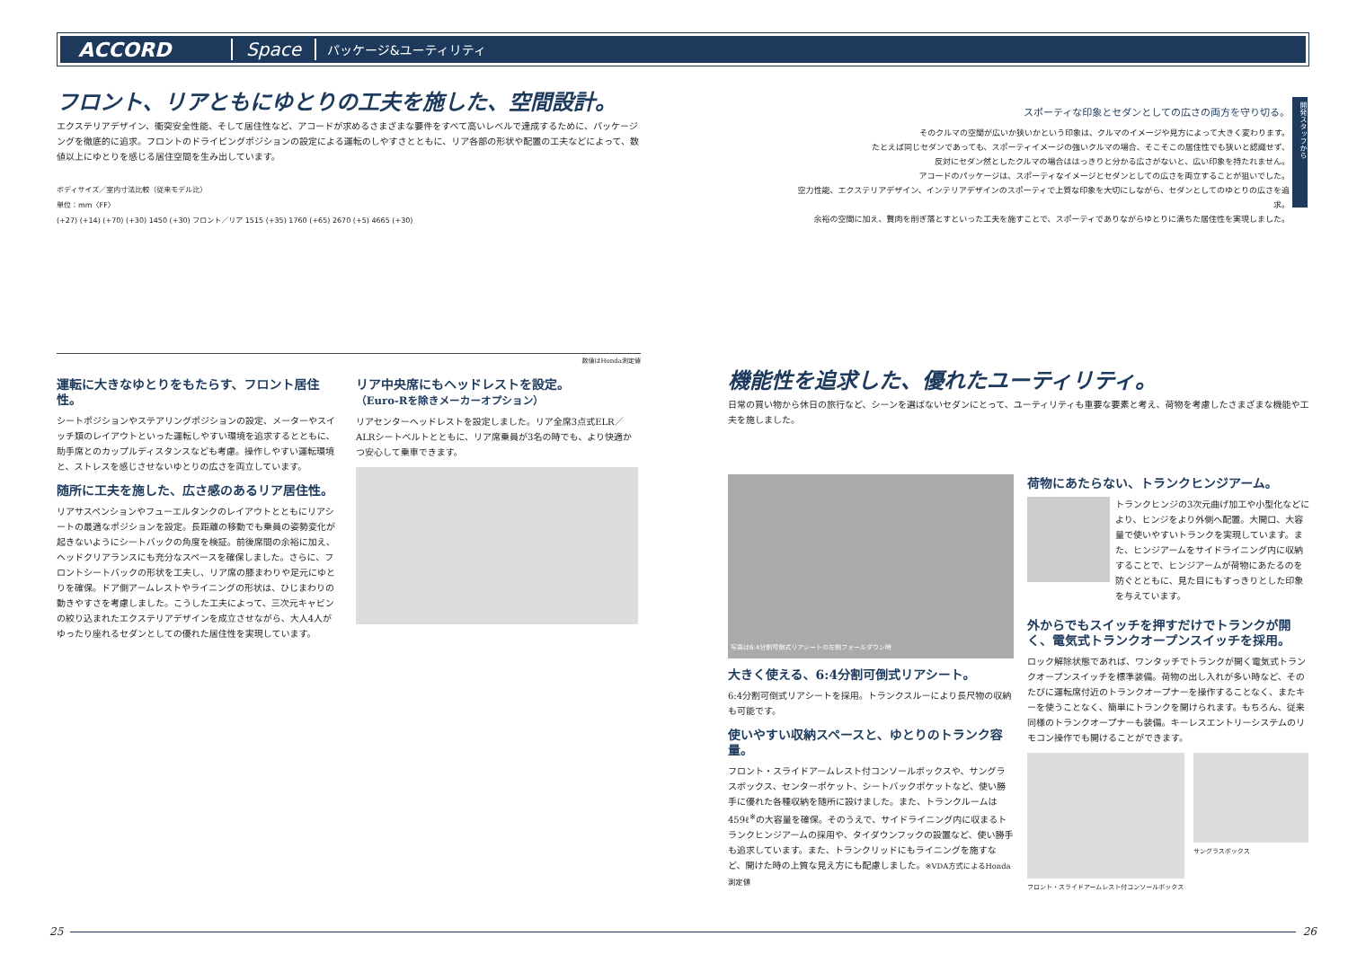ACCORD Space パッケージ&ユーティリティ
フロント、リアともにゆとりの工夫を施した、空間設計。
エクステリアデザイン、衝突安全性能、そして居住性など、アコードが求めるさまざまな要件をすべて高いレベルで達成するために、パッケージングを徹底的に追求。フロントのドライビングポジションの設定による運転のしやすさとともに、リア各部の形状や配置の工夫などによって、数値以上にゆとりを感じる居住空間を生み出しています。
ボディサイズ／室内寸法比較（従来モデル比）
単位：mm〈FF〉
(+27) (+14) (+70) (+30) 1450 (+30) フロント／リア 1515 (+35) 1760 (+65) 2670 (+5) 4665 (+30)
数値はHonda測定値
運転に大きなゆとりをもたらす、フロント居住性。
シートポジションやステアリングポジションの設定、メーターやスイッチ類のレイアウトといった運転しやすい環境を追求するとともに、助手席とのカップルディスタンスなども考慮。操作しやすい運転環境と、ストレスを感じさせないゆとりの広さを両立しています。
随所に工夫を施した、広さ感のあるリア居住性。
リアサスペンションやフューエルタンクのレイアウトとともにリアシートの最適なポジションを設定。長距離の移動でも乗員の姿勢変化が起きないようにシートバックの角度を検証。前後席間の余裕に加え、ヘッドクリアランスにも充分なスペースを確保しました。さらに、フロントシートバックの形状を工夫し、リア席の膝まわりや足元にゆとりを確保。ドア側アームレストやライニングの形状は、ひじまわりの動きやすさを考慮しました。こうした工夫によって、三次元キャビンの絞り込まれたエクステリアデザインを成立させながら、大人4人がゆったり座れるセダンとしての優れた居住性を実現しています。
リア中央席にもヘッドレストを設定。
（Euro-Rを除きメーカーオプション）
リアセンターヘッドレストを設定しました。リア全席3点式ELR／ALRシートベルトとともに、リア席乗員が3名の時でも、より快適かつ安心して乗車できます。
スポーティな印象とセダンとしての広さの両方を守り切る。
そのクルマの空間が広いか狭いかという印象は、クルマのイメージや見方によって大きく変わります。
たとえば同じセダンであっても、スポーティイメージの強いクルマの場合、そこそこの居住性でも狭いと認識せず、
反対にセダン然としたクルマの場合ははっきりと分かる広さがないと、広い印象を持たれません。
アコードのパッケージは、スポーティなイメージとセダンとしての広さを両立することが狙いでした。
空力性能、エクステリアデザイン、インテリアデザインのスポーティで上質な印象を大切にしながら、セダンとしてのゆとりの広さを追求。
余裕の空間に加え、贅肉を削ぎ落とすといった工夫を施すことで、スポーティでありながらゆとりに満ちた居住性を実現しました。
開発スタッフから
機能性を追求した、優れたユーティリティ。
日常の買い物から休日の旅行など、シーンを選ばないセダンにとって、ユーティリティも重要な要素と考え、荷物を考慮したさまざまな機能や工夫を施しました。
写真は6:4分割可倒式リアシートの左側フォールダウン時
大きく使える、6:4分割可倒式リアシート。
6:4分割可倒式リアシートを採用。トランクスルーにより長尺物の収納も可能です。
使いやすい収納スペースと、ゆとりのトランク容量。
フロント・スライドアームレスト付コンソールボックスや、サングラスボックス、センターポケット、シートバックポケットなど、使い勝手に優れた各種収納を随所に設けました。また、トランクルームは459ℓ<sup>※</sup>の大容量を確保。そのうえで、サイドライニング内に収まるトランクヒンジアームの採用や、タイダウンフックの設置など、使い勝手も追求しています。また、トランクリッドにもライニングを施すなど、開けた時の上質な見え方にも配慮しました。※VDA方式によるHonda測定値
荷物にあたらない、トランクヒンジアーム。
トランクヒンジの3次元曲げ加工や小型化などにより、ヒンジをより外側へ配置。大開口、大容量で使いやすいトランクを実現しています。また、ヒンジアームをサイドライニング内に収納することで、ヒンジアームが荷物にあたるのを防ぐとともに、見た目にもすっきりとした印象を与えています。
外からでもスイッチを押すだけでトランクが開く、電気式トランクオープンスイッチを採用。
ロック解除状態であれば、ワンタッチでトランクが開く電気式トランクオープンスイッチを標準装備。荷物の出し入れが多い時など、そのたびに運転席付近のトランクオープナーを操作することなく、またキーを使うことなく、簡単にトランクを開けられます。もちろん、従来同様のトランクオープナーも装備。キーレスエントリーシステムのリモコン操作でも開けることができます。
フロント・スライドアームレスト付コンソールボックス
サングラスボックス
25
26